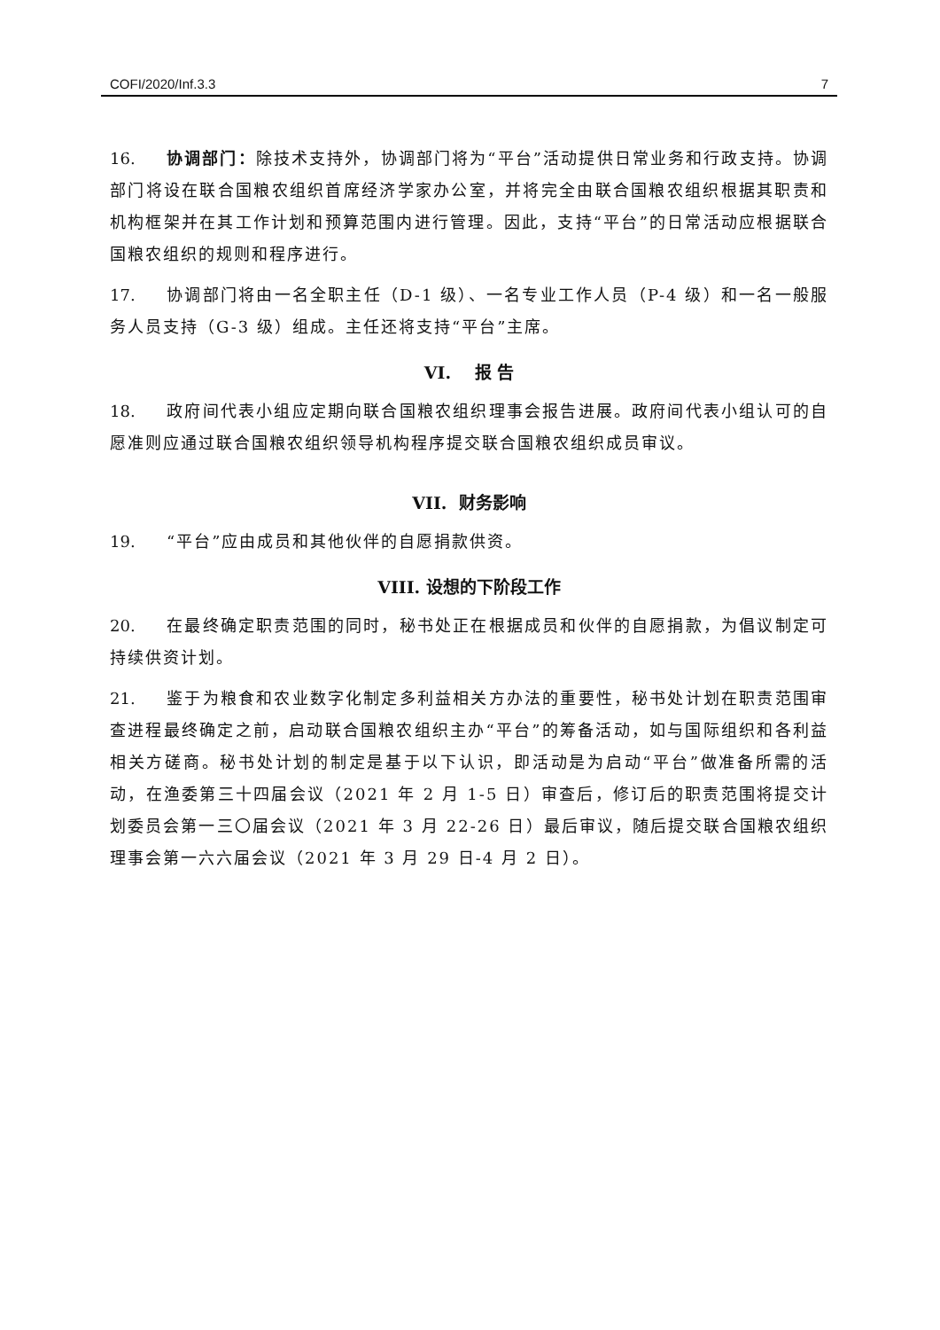COFI/2020/Inf.3.3 7
16. 协调部门：除技术支持外，协调部门将为“平台”活动提供日常业务和行政支持。协调部门将设在联合国粮农组织首席经济学家办公室，并将完全由联合国粮农组织根据其职责和机构框架并在其工作计划和预算范围内进行管理。因此，支持“平台”的日常活动应根据联合国粮农组织的规则和程序进行。
17. 协调部门将由一名全职主任（D-1 级）、一名专业工作人员（P-4 级）和一名一般服务人员支持（G-3 级）组成。主任还将支持“平台”主席。
VI. 报 告
18. 政府间代表小组应定期向联合国粮农组织理事会报告进展。政府间代表小组认可的自愿准则应通过联合国粮农组织领导机构程序提交联合国粮农组织成员审议。
VII. 财务影响
19. “平台”应由成员和其他伙伴的自愿捐款供资。
VIII. 设想的下阶段工作
20. 在最终确定职责范围的同时，秘书处正在根据成员和伙伴的自愿捐款，为倡议制定可持续供资计划。
21. 鉴于为粮食和农业数字化制定多利益相关方办法的重要性，秘书处计划在职责范围审查进程最终确定之前，启动联合国粮农组织主办“平台”的筹备活动，如与国际组织和各利益相关方磋商。秘书处计划的制定是基于以下认识，即活动是为启动“平台”做准备所需的活动，在渔委第三十四届会议（2021 年 2 月 1-5 日）审查后，修订后的职责范围将提交计划委员会第一三〇届会议（2021 年 3 月 22-26 日）最后审议，随后提交联合国粮农组织理事会第一六六届会议（2021 年 3 月 29 日-4 月 2 日）。